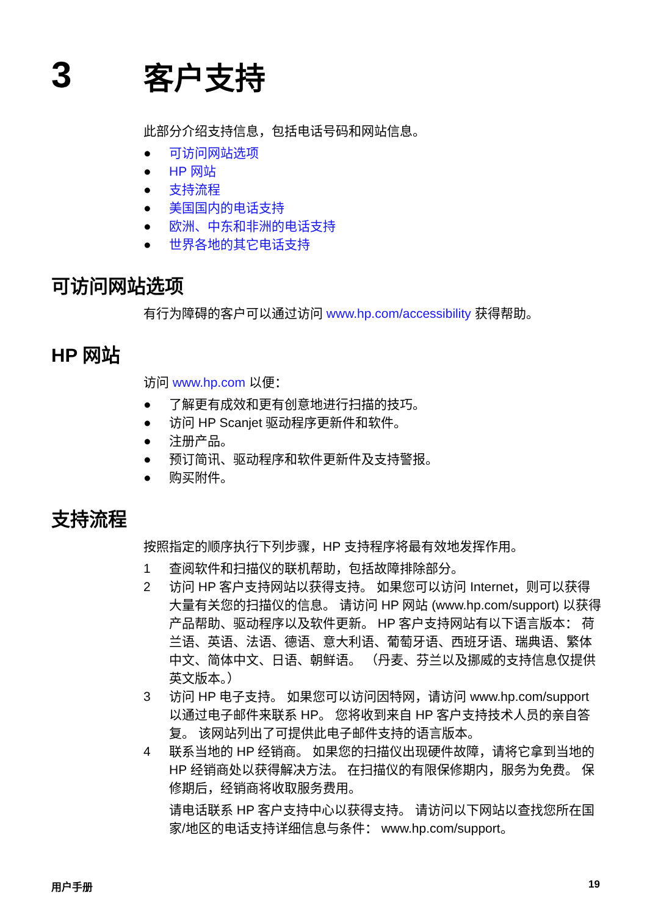3
客户支持
此部分介绍支持信息，包括电话号码和网站信息。
● 可访问网站选项
● HP 网站
● 支持流程
● 美国国内的电话支持
● 欧洲、中东和非洲的电话支持
● 世界各地的其它电话支持
可访问网站选项
有行为障碍的客户可以通过访问 www.hp.com/accessibility 获得帮助。
HP 网站
访问 www.hp.com 以便：
● 了解更有成效和更有创意地进行扫描的技巧。
● 访问 HP Scanjet 驱动程序更新件和软件。
● 注册产品。
● 预订简讯、驱动程序和软件更新件及支持警报。
● 购买附件。
支持流程
按照指定的顺序执行下列步骤，HP 支持程序将最有效地发挥作用。
1 查阅软件和扫描仪的联机帮助，包括故障排除部分。
2 访问 HP 客户支持网站以获得支持。 如果您可以访问 Internet，则可以获得大量有关您的扫描仪的信息。 请访问 HP 网站 (www.hp.com/support) 以获得产品帮助、驱动程序以及软件更新。 HP 客户支持网站有以下语言版本： 荷兰语、英语、法语、德语、意大利语、葡萄牙语、西班牙语、瑞典语、繁体中文、简体中文、日语、朝鲜语。 （丹麦、芬兰以及挪威的支持信息仅提供英文版本。）
3 访问 HP 电子支持。 如果您可以访问因特网，请访问 www.hp.com/support 以通过电子邮件来联系 HP。 您将收到来自 HP 客户支持技术人员的亲自答复。 该网站列出了可提供此电子邮件支持的语言版本。
4 联系当地的 HP 经销商。 如果您的扫描仪出现硬件故障，请将它拿到当地的 HP 经销商处以获得解决方法。 在扫描仪的有限保修期内，服务为免费。 保修期后，经销商将收取服务费用。
请电话联系 HP 客户支持中心以获得支持。 请访问以下网站以查找您所在国家/地区的电话支持详细信息与条件： www.hp.com/support。
用户手册 19